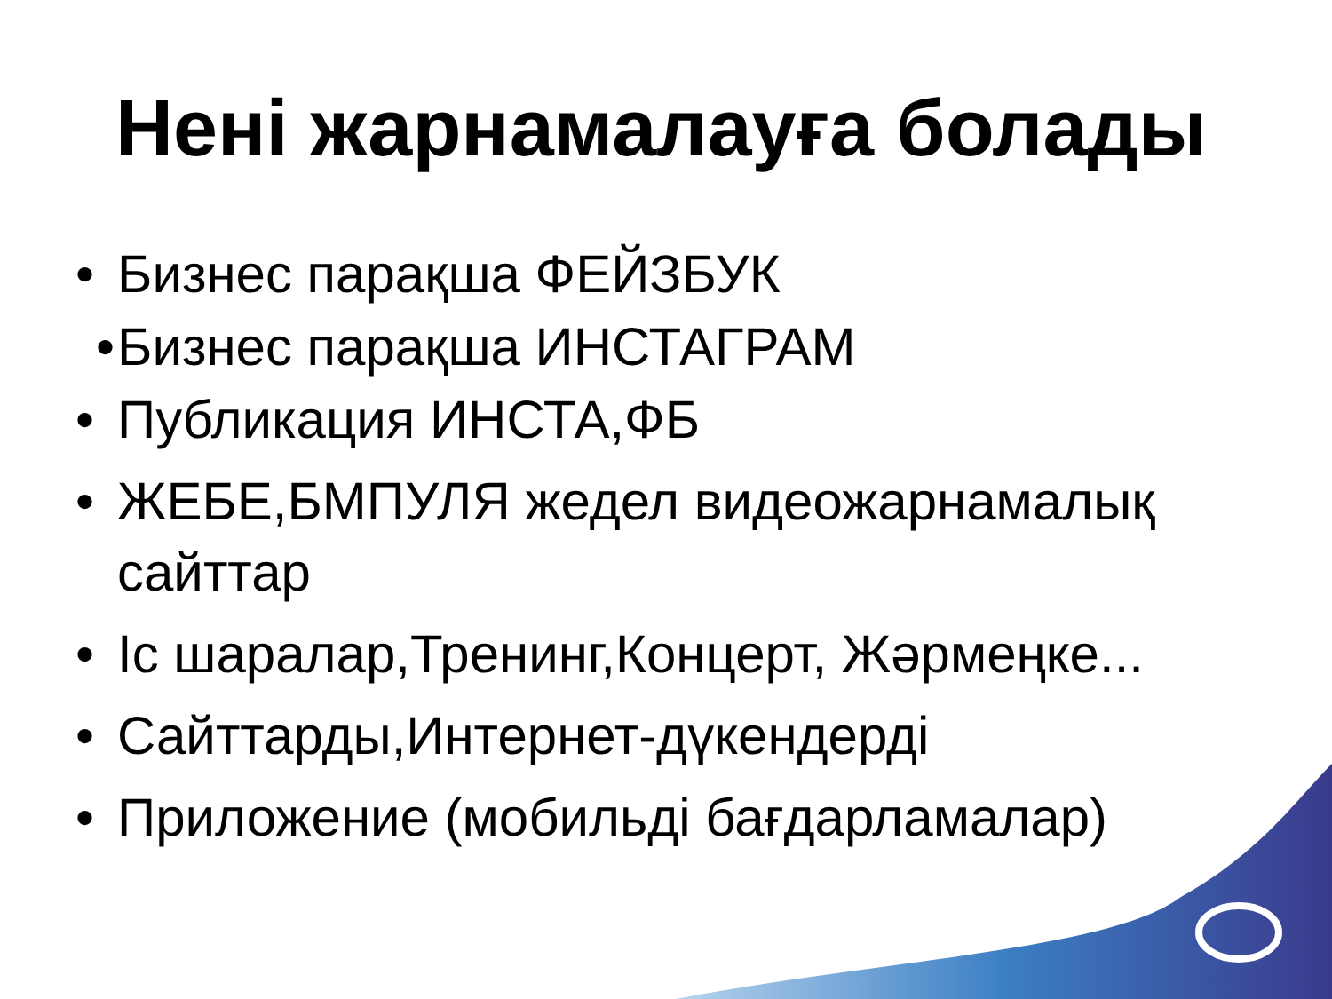Нені жарнамалауға болады
• Бизнес парақша ФЕЙЗБУК
• Бизнес парақша ИНСТАГРАМ
• Публикация ИНСТА,ФБ
• ЖЕБЕ,БМПУЛЯ жедел видеожарнамалық сайттар
• Іс шаралар,Тренинг,Концерт, Жәрмеңке...
• Сайттарды,Интернет-дүкендерді
• Приложение (мобильді бағдарламалар)